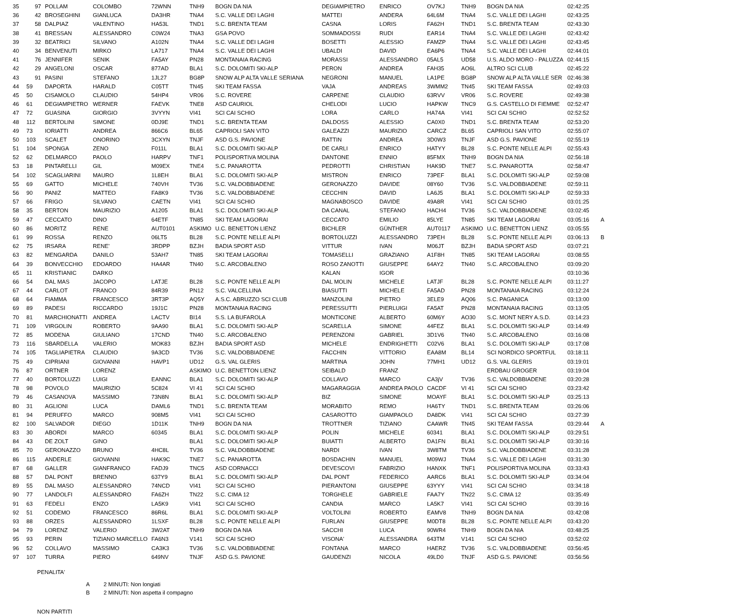| 35 | 97 | POLLAM | COLOMBO | 72WNN | TNH9 | BOGN DA NIA | DEGIAMPIETRO | ENRICO | OV7KJ | TNH9 | BOGN DA NIA | 02:42:25 | |
| 36 | 42 | BROSEGHINI | GIANLUCA | DA3HR | TNA4 | S.C. VALLE DEI LAGHI | MATTEI | ANDERA | 64L6M | TNA4 | S.C. VALLE DEI LAGHI | 02:43:25 | |
| 37 | 58 | DALPIAZ | VALENTINO | HA53L | TND1 | S.C. BRENTA TEAM | CASNA | LORIS | FA62H | TND1 | S.C. BRENTA TEAM | 02:43:30 | |
| 38 | 41 | BRESSAN | ALESSANDRO | C0W24 | TNA3 | GSA POVO | SOMMADOSSI | RUDI | EAR14 | TNA4 | S.C. VALLE DEI LAGHI | 02:43:42 | |
| 39 | 32 | BEATRICI | SILVANO | A102N | TNA4 | S.C. VALLE DEI LAGHI | BOSETTI | ALESSIO | FAMZP | TNA4 | S.C. VALLE DEI LAGHI | 02:43:45 | |
| 40 | 34 | BENVENUTI | MIRKO | LA717 | TNA4 | S.C. VALLE DEI LAGHI | UBALDI | DAVID | EA6P6 | TNA4 | S.C. VALLE DEI LAGHI | 02:44:01 | |
| 41 | 76 | JENNIFER | SENIK | FA5AY | PN28 | MONTANAIA RACING | MORASSI | ALESSANDRO | 05AL5 | UD58 | U.S. ALDO MORO - PALUZZA | 02:44:15 | |
| 42 | 29 | ANGELONI | OSCAR | 877AD | BLA1 | S.C. DOLOMITI SKI-ALP | PERON | ANDREA | FAH35 | AO6L | ALTRO SCI CLUB | 02:45:22 | |
| 43 | 91 | PASINI | STEFANO | 1JL27 | BG8P | SNOW ALP ALTA VALLE SERIANA | NEGRONI | MANUEL | LA1PE | BG8P | SNOW ALP ALTA VALLE SER | 02:46:38 | |
| 44 | 59 | DAPORTA | HARALD | C05TT | TN45 | SKI TEAM FASSA | VAJA | ANDREAS | 3WMM2 | TN45 | SKI TEAM FASSA | 02:49:03 | |
| 45 | 50 | CISAMOLO | CLAUDIO | 54HP4 | VR06 | S.C. ROVERE | CARPENE | CLAUDIO | 63RVV | VR06 | S.C. ROVERE | 02:49:38 | |
| 46 | 61 | DEGIAMPIETRO | WERNER | FAEVK | TNE8 | ASD CAURIOL | CHELODI | LUCIO | HAPKW | TNC9 | G.S. CASTELLO DI FIEMME | 02:52:47 | |
| 47 | 72 | GUASINA | GIORGIO | 3VYYN | VI41 | SCI CAI SCHIO | LORA | CARLO | HA74A | VI41 | SCI CAI SCHIO | 02:52:52 | |
| 48 | 112 | BERTOLINI | SIMONE | 0DJ9E | TND1 | S.C. BRENTA TEAM | DALDOSS | ALESSIO | CA0X0 | TND1 | S.C. BRENTA TEAM | 02:53:20 | |
| 49 | 73 | IORIATTI | ANDREA | 866C6 | BL65 | CAPRIOLI SAN VITO | GALEAZZI | MAURIZIO | CARCZ | BL65 | CAPRIOLI SAN VITO | 02:55:07 | |
| 50 | 103 | SCALET | ONORINO | 3CXYN | TNJF | ASD G.S. PAVIONE | RATTIN | ANDREA | 3D0W3 | TNJF | ASD G.S. PAVIONE | 02:55:19 | |
| 51 | 104 | SPONGA | ZENO | F011L | BLA1 | S.C. DOLOMITI SKI-ALP | DE CARLI | ENRICO | HATYY | BL28 | S.C. PONTE NELLE ALPI | 02:55:43 | |
| 52 | 62 | DELMARCO | PAOLO | HARPV | TNF1 | POLISPORTIVA MOLINA | DANTONE | ENNIO | 85FMX | TNH9 | BOGN DA NIA | 02:56:18 | |
| 53 | 18 | PINTARELLI | GIL | M09EX | TNE4 | S.C. PANAROTTA | PEDROTTI | CHRISTIAN | HAK9D | TNE7 | S.C. PANAROTTA | 02:58:47 | |
| 54 | 102 | SCAGLIARINI | MAURO | 1L8EH | BLA1 | S.C. DOLOMITI SKI-ALP | MISTRON | ENRICO | 73PEF | BLA1 | S.C. DOLOMITI SKI-ALP | 02:59:08 | |
| 55 | 69 | GATTO | MICHELE | 740VH | TV36 | S.C. VALDOBBIADENE | GERONAZZO | DAVIDE | 08Y60 | TV36 | S.C. VALDOBBIADENE | 02:59:11 | |
| 56 | 90 | PANIZ | MATTEO | FA8K9 | TV36 | S.C. VALDOBBIADENE | CECCHIN | DAVID | LA6J5 | BLA1 | S.C. DOLOMITI SKI-ALP | 02:59:33 | |
| 57 | 66 | FRIGO | SILVANO | CAETN | VI41 | SCI CAI SCHIO | MAGNABOSCO | DAVIDE | 49A8R | VI41 | SCI CAI SCHIO | 03:01:25 | |
| 58 | 35 | BERTON | MAURIZIO | A1205 | BLA1 | S.C. DOLOMITI SKI-ALP | DA CANAL | STEFANO | HACH4 | TV36 | S.C. VALDOBBIADENE | 03:02:45 | |
| 59 | 47 | CECCATO | DINO | 64ETF | TN85 | SKI TEAM LAGORAI | CECCATO | EMILIO | 85LYE | TN85 | SKI TEAM LAGORAI | 03:05:16 | A |
| 60 | 86 | MORITZ | RENE | AUT0101 | ASKIMO | U.C. BENETTON LIENZ | BICHLER | GÜNTHER | AUT0117 | ASKIMO | U.C. BENETTON LIENZ | 03:05:55 | |
| 61 | 99 | ROSSA | RENZO | 06LT5 | BL28 | S.C. PONTE NELLE ALPI | BORTOLUZZI | ALESSANDRO | 73PEH | BL28 | S.C. PONTE NELLE ALPI | 03:06:13 | B |
| 62 | 75 | IRSARA | RENE' | 3RDPP | BZJH | BADIA SPORT ASD | VITTUR | IVAN | M06JT | BZJH | BADIA SPORT ASD | 03:07:21 | |
| 63 | 82 | MENGARDA | DANILO | 53AH7 | TN85 | SKI TEAM LAGORAI | TOMASELLI | GRAZIANO | A1F8H | TN85 | SKI TEAM LAGORAI | 03:08:55 | |
| 64 | 39 | BONVECCHIO | EDOARDO | HA4AR | TN40 | S.C. ARCOBALENO | ROSO ZANOTTI | GIUSEPPE | 64AY2 | TN40 | S.C. ARCOBALENO | 03:09:20 | |
| 65 | 11 | KRISTIANIC | DARKO | | | | KALAN | IGOR | | | | 03:10:36 | |
| 66 | 54 | DAL MAS | JACOPO | LATJE | BL28 | S.C. PONTE NELLE ALPI | DAL MOLIN | MICHELE | LATJF | BL28 | S.C. PONTE NELLE ALPI | 03:11:27 | |
| 67 | 44 | CARLOT | FRANCO | 84R39 | PN12 | S.C. VALCELLINA | BIASUTTI | MICHELE | FA5AD | PN28 | MONTANAIA RACING | 03:12:24 | |
| 68 | 64 | FIAMMA | FRANCESCO | 3RT3P | AQ5Y | A.S.C. ABRUZZO SCI CLUB | MANZOLINI | PIETRO | 3ELE9 | AQ06 | S.C. PAGANICA | 03:13:00 | |
| 69 | 89 | PADESI | RICCARDO | 19J1C | PN28 | MONTANAIA RACING | PERESSUTTI | PIERLUIGI | FA5AT | PN28 | MONTANAIA RACING | 03:13:05 | |
| 70 | 81 | MARCHIONATTI | ANDREA | LACTV | BI14 | S.S. LA BUFAROLA | MONTICONE | ALBERTO | 60M6Y | AO30 | S.C. MONT NERY A.S.D. | 03:14:23 | |
| 71 | 109 | VIRGOLIN | ROBERTO | 9AA90 | BLA1 | S.C. DOLOMITI SKI-ALP | SCARELLA | SIMONE | 44FEZ | BLA1 | S.C. DOLOMITI SKI-ALP | 03:14:49 | |
| 72 | 85 | MODENA | GIULIANO | 17CND | TN40 | S.C. ARCOBALENO | PERENZONI | GABRIEL | 3D1V6 | TN40 | S.C. ARCOBALENO | 03:16:08 | |
| 73 | 116 | SBARDELLA | VALERIO | MOK83 | BZJH | BADIA SPORT ASD | MICHELE | ENDRIGHETTI | C02V6 | BLA1 | S.C. DOLOMITI SKI-ALP | 03:17:08 | |
| 74 | 105 | TAGLIAPIETRA | CLAUDIO | 9A3CD | TV36 | S.C. VALDOBBIADENE | FACCHIN | VITTORIO | EAA8M | BL14 | SCI NORDICO SPORTFUL | 03:18:11 | |
| 75 | 49 | CIPRIANI | GIOVANNI | HAVP1 | UD12 | G.S. VAL GLERIS | MARTINA | JOHN | 77MH1 | UD12 | G.S. VAL GLERIS | 03:19:01 | |
| 76 | 87 | ORTNER | LORENZ | | ASKIMO | U.C. BENETTON LIENZ | SEIBALD | FRANZ | | | ERDBAU GROGER | 03:19:04 | |
| 77 | 40 | BORTOLUZZI | LUIGI | EANNC | BLA1 | S.C. DOLOMITI SKI-ALP | COLLAVO | MARCO | CA3jV | TV36 | S.C. VALDOBBIADENE | 03:20:28 | |
| 78 | 98 | POVOLO | MAURIZIO | 5C824 | VI 41 | SCI CAI SCHIO | MAGARAGGIA | ANDREA PAOLO | CACDF | VI 41 | SCI CAI SCHIO | 03:23:42 | |
| 79 | 46 | CASANOVA | MASSIMO | 73N8N | BLA1 | S.C. DOLOMITI SKI-ALP | BIZ | SIMONE | MOAYF | BLA1 | S.C. DOLOMITI SKI-ALP | 03:25:13 | |
| 80 | 31 | AGLIONI | LUCA | DAML6 | TND1 | S.C. BRENTA TEAM | MORABITO | REMO | HA6TY | TND1 | S.C. BRENTA TEAM | 03:26:06 | |
| 81 | 94 | PERUFFO | MARCO | 908M5 | VI41 | SCI CAI SCHIO | CASAROTTO | GIAMPAOLO | DA8DK | VI41 | SCI CAI SCHIO | 03:27:39 | |
| 82 | 100 | SALVADOR | DIEGO | 1D11K | TNH9 | BOGN DA NIA | TROTTNER | TIZIANO | CAAWR | TN45 | SKI TEAM FASSA | 03:29:44 | A |
| 83 | 30 | ABORDI | MARCO | 60345 | BLA1 | S.C. DOLOMITI SKI-ALP | POLIN | MICHELE | 60341 | BLA1 | S.C. DOLOMITI SKI-ALP | 03:29:51 | |
| 84 | 43 | DE ZOLT | GINO | | BLA1 | S.C. DOLOMITI SKI-ALP | BUIATTI | ALBERTO | DA1FN | BLA1 | S.C. DOLOMITI SKI-ALP | 03:30:16 | |
| 85 | 70 | GERONAZZO | BRUNO | 4HC8L | TV36 | S.C. VALDOBBIADENE | NARDI | IVAN | 3W8TM | TV36 | S.C. VALDOBBIADENE | 03:31:28 | |
| 86 | 115 | ANDERLE | GIOVANNI | HAK9C | TNE7 | S.C. PANAROTTA | BOSDACHIN | MANUEL | M09WJ | TNA4 | S.C. VALLE DEI LAGHI | 03:31:30 | |
| 87 | 68 | GALLER | GIANFRANCO | FADJ9 | TNC5 | ASD CORNACCI | DEVESCOVI | FABRIZIO | HANXK | TNF1 | POLISPORTIVA MOLINA | 03:33:43 | |
| 88 | 57 | DAL PONT | BRENNO | 637Y9 | BLA1 | S.C. DOLOMITI SKI-ALP | DAL PONT | FEDERICO | AARC6 | BLA1 | S.C. DOLOMITI SKI-ALP | 03:34:04 | |
| 89 | 55 | DAL MASO | ALESSANDRO | 74NCD | VI41 | SCI CAI SCHIO | PIERANTONI | GIUSEPPE | 63YYY | VI41 | SCI CAI SCHIO | 03:34:18 | |
| 90 | 77 | LANDOLFI | ALESSANDRO | FA6ZH | TN22 | S.C. CIMA 12 | TORGHELE | GABRIELE | FAA7Y | TN22 | S.C. CIMA 12 | 03:35:49 | |
| 91 | 63 | FEDELI | ENZO | LA5K9 | VI41 | SCI CAI SCHIO | CANDIA | MARCO | LA5K7 | VI41 | SCI CAI SCHIO | 03:39:16 | |
| 92 | 51 | CODEMO | FRANCESCO | 86R6L | BLA1 | S.C. DOLOMITI SKI-ALP | VOLTOLINI | ROBERTO | EAMV8 | TNH9 | BOGN DA NIA | 03:42:08 | |
| 93 | 88 | ORZES | ALESSANDRO | 1LSXF | BL28 | S.C. PONTE NELLE ALPI | FURLAN | GIUSEPPE | M0DT8 | BL28 | S.C. PONTE NELLE ALPI | 03:43:20 | |
| 94 | 79 | LORENZ | VALERIO | 3W2AT | TNH9 | BOGN DA NIA | SACCHI | LUCA | 90WR4 | TNH9 | BOGN DA NIA | 03:48:25 | |
| 95 | 93 | PERIN | TIZIANO MARCELLO | FA6N3 | V141 | SCI CAI SCHIO | VISONA' | ALESSANDRA | 643TM | V141 | SCI CAI SCHIO | 03:52:02 | |
| 96 | 52 | COLLAVO | MASSIMO | CA3K3 | TV36 | S.C. VALDOBBIADENE | FONTANA | MARCO | HAERZ | TV36 | S.C. VALDOBBIADENE | 03:56:45 | |
| 97 | 107 | TURRA | PIERO | 649NV | TNJF | ASD G.S. PAVIONE | GAUDENZI | NICOLA | 49LD0 | TNJF | ASD G.S. PAVIONE | 03:56:56 | |
PENALITA'
A 2 MINUTI: Non longiati
B 2 MINUTI: Non aspetta il compagno
NON PARTITI